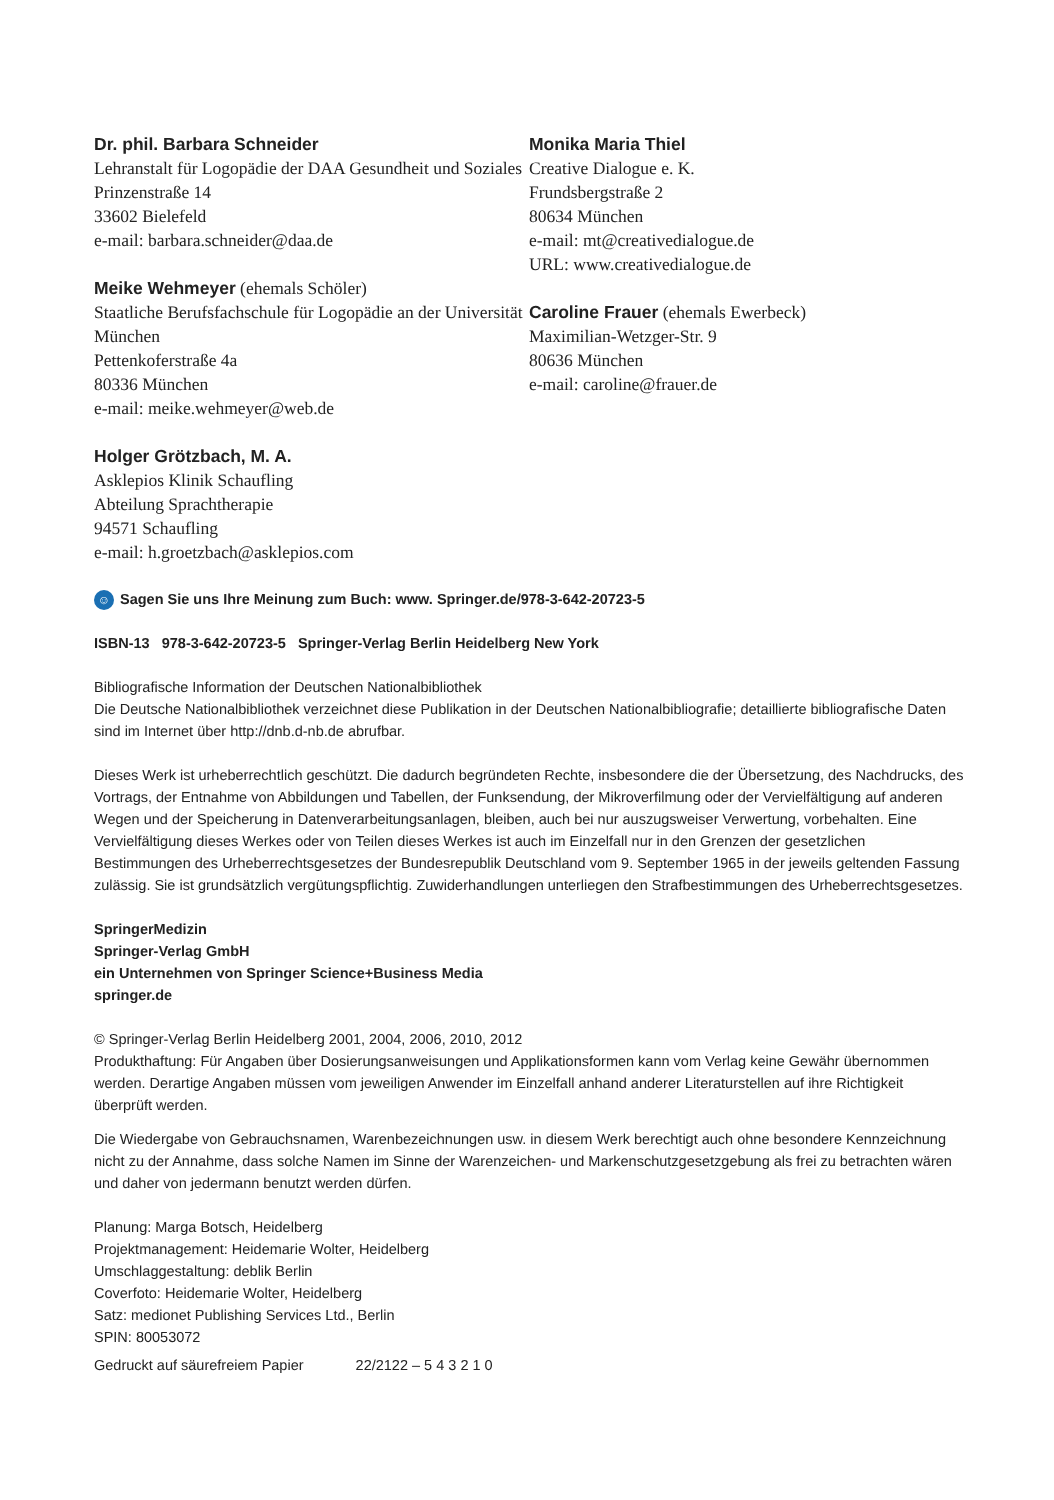Dr. phil. Barbara Schneider
Lehranstalt für Logopädie der DAA Gesundheit und Soziales
Prinzenstraße 14
33602 Bielefeld
e-mail: barbara.schneider@daa.de
Meike Wehmeyer (ehemals Schöler)
Staatliche Berufsfachschule für Logopädie an der Universität München
Pettenkoferstraße 4a
80336 München
e-mail: meike.wehmeyer@web.de
Holger Grötzbach, M. A.
Asklepios Klinik Schaufling
Abteilung Sprachtherapie
94571 Schaufling
e-mail: h.groetzbach@asklepios.com
Monika Maria Thiel
Creative Dialogue e. K.
Frundsbergstraße 2
80634 München
e-mail: mt@creativedialogue.de
URL: www.creativedialogue.de
Caroline Frauer (ehemals Ewerbeck)
Maximilian-Wetzger-Str. 9
80636 München
e-mail: caroline@frauer.de
☺ Sagen Sie uns Ihre Meinung zum Buch: www. Springer.de/978-3-642-20723-5
ISBN-13 978-3-642-20723-5 Springer-Verlag Berlin Heidelberg New York
Bibliografische Information der Deutschen Nationalbibliothek
Die Deutsche Nationalbibliothek verzeichnet diese Publikation in der Deutschen Nationalbibliografie; detaillierte bibliografische Daten sind im Internet über http://dnb.d-nb.de abrufbar.
Dieses Werk ist urheberrechtlich geschützt. Die dadurch begründeten Rechte, insbesondere die der Übersetzung, des Nachdrucks, des Vortrags, der Entnahme von Abbildungen und Tabellen, der Funksendung, der Mikroverfilmung oder der Vervielfältigung auf anderen Wegen und der Speicherung in Datenverarbeitungsanlagen, bleiben, auch bei nur auszugsweiser Verwertung, vorbehalten. Eine Vervielfältigung dieses Werkes oder von Teilen dieses Werkes ist auch im Einzelfall nur in den Grenzen der gesetzlichen Bestimmungen des Urheberrechtsgesetzes der Bundesrepublik Deutschland vom 9. September 1965 in der jeweils geltenden Fassung zulässig. Sie ist grundsätzlich vergütungspflichtig. Zuwiderhandlungen unterliegen den Strafbestimmungen des Urheberrechtsgesetzes.
SpringerMedizin
Springer-Verlag GmbH
ein Unternehmen von Springer Science+Business Media
springer.de
© Springer-Verlag Berlin Heidelberg 2001, 2004, 2006, 2010, 2012
Produkthaftung: Für Angaben über Dosierungsanweisungen und Applikationsformen kann vom Verlag keine Gewähr übernommen werden. Derartige Angaben müssen vom jeweiligen Anwender im Einzelfall anhand anderer Literaturstellen auf ihre Richtigkeit überprüft werden.
Die Wiedergabe von Gebrauchsnamen, Warenbezeichnungen usw. in diesem Werk berechtigt auch ohne besondere Kennzeichnung nicht zu der Annahme, dass solche Namen im Sinne der Warenzeichen- und Markenschutzgesetzgebung als frei zu betrachten wären und daher von jedermann benutzt werden dürfen.
Planung: Marga Botsch, Heidelberg
Projektmanagement: Heidemarie Wolter, Heidelberg
Umschlaggestaltung: deblik Berlin
Coverfoto: Heidemarie Wolter, Heidelberg
Satz: medionet Publishing Services Ltd., Berlin
SPIN: 80053072
Gedruckt auf säurefreiem Papier 22/2122 – 5 4 3 2 1 0